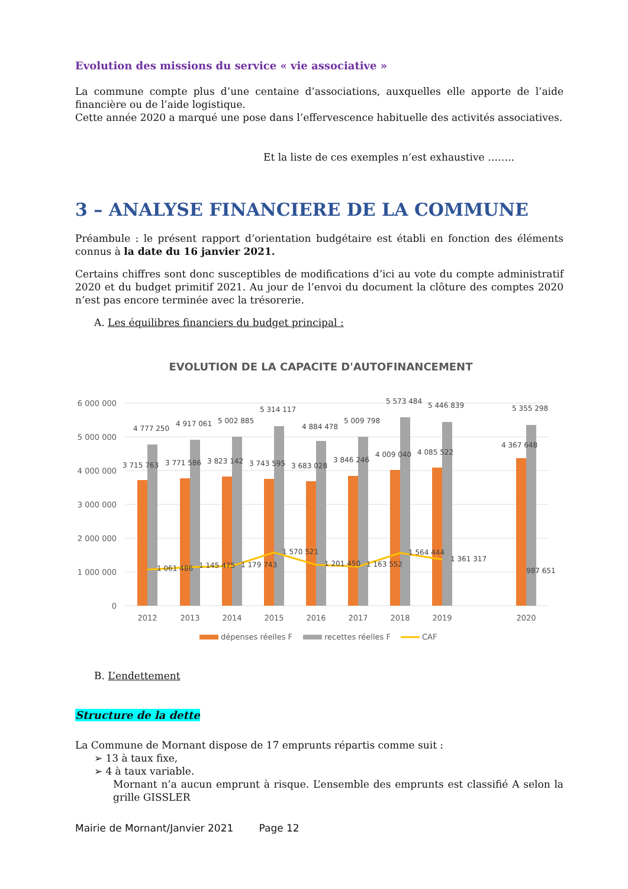Evolution des missions du service « vie associative »
La commune compte plus d’une centaine d’associations, auxquelles elle apporte de l’aide financière ou de l’aide logistique.
Cette année 2020 a marqué une pose dans l’effervescence habituelle des activités associatives.
Et la liste de ces exemples n’est exhaustive ……..
3 – ANALYSE FINANCIERE DE LA COMMUNE
Préambule : le présent rapport d’orientation budgétaire est établi en fonction des éléments connus à la date du 16 janvier 2021.
Certains chiffres sont donc susceptibles de modifications d’ici au vote du compte administratif 2020 et du budget primitif 2021. Au jour de l’envoi du document la clôture des comptes 2020 n’est pas encore terminée avec la trésorerie.
A. Les équilibres financiers du budget principal :
EVOLUTION DE LA CAPACITE D'AUTOFINANCEMENT
6 000 000
5 000 000
4 000 000
3 000 000
2 000 000
1 000 000
0
4 777 250
4 917 061
5 002 885
5 314 117
4 884 478
5 009 798
5 573 484
5 446 839
5 355 298
3 715 763
3 771 586
3 823 142
3 743 595
3 683 028
3 846 246
4 009 040
4 085 522
4 367 648
1 061 486
1 145 475
1 179 743
1 570 521
1 201 450
1 163 552
1 564 444
1 361 317
987 651
2012
2013
2014
2015
2016
2017
2018
2019
2020
dépenses réelles F
recettes réelles F
CAF
B. L’endettement
Structure de la dette
La Commune de Mornant dispose de 17 emprunts répartis comme suit :
➢ 13 à taux fixe,
➢ 4 à taux variable.
Mornant n’a aucun emprunt à risque. L’ensemble des emprunts est classifié A selon la grille GISSLER
Mairie de Mornant/Janvier 2021 Page 12